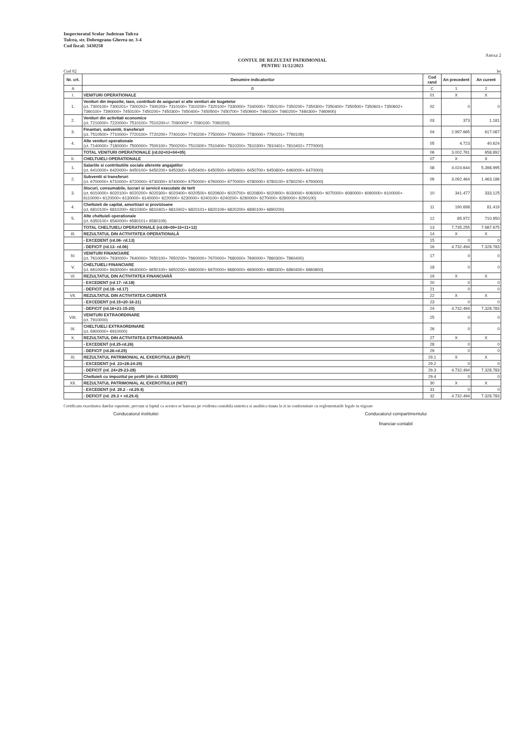Inspectoratul Scolar Judetean Tulcea
Tulcea, str. Dobrogeanu Gherea nr. 3-4
Cod fiscal: 3430258
Anexa 2
CONTUL DE REZULTAT PATRIMONIAL
PENTRU 31/12/2023
Cod 02 lei
| Nr. crt. | Denumire indicatorilor | Cod rand | An precedent | An curent |
| --- | --- | --- | --- | --- |
| A | B | C | 1 | 2 |
| I. | VENITURI OPERATIONALE | 01 | X | X |
| 1. | Venituri din impozite, taxe, contributi de asigurari si alte venituri ale bugetelor (ct. 7300100+ 7300201+ 7300202+ 7300203+ 7310100+ 7310200+ 7320100+ 7330000+ 7340000+ 7350100+ 7350200+ 7350300+ 7350400+ 7350500+ 7350601+ 7350602+ 7360100+ 7390000+ 7450100+ 7450200+ 7450300+ 7450400+ 7450500+ 7450700+ 7450900+ 7460100+ 7460200+ 7460300+ 7460900) | 02 | 0 | 0 |
| 2. | Venituri din activitati economice (ct. 7210000+ 7220000+ 7510100+ 7510200+/- 7090000* + 7090100- 7090200) | 03 | 373 | 1.181 |
| 3. | Finantari, subventii, transferuri (ct. 7510500+ 7710000+ 7720100+ 7720200+ 7740100+ 7740200+ 7750000+ 7760000+ 7780000+ 7790101+ 7790109) | 04 | 2.997.665 | 617.087 |
| 4. | Alte venituri operationale (ct. 7140000+ 7180000+ 7500000+ 7500100+ 7500200+ 7510300+ 7510400+ 7810200+ 7810300+ 7810401+ 7810402+ 7770000) | 05 | 4.723 | 40.624 |
| | TOTAL VENITURI OPERATIONALE (rd.02+03+04+05) | 06 | 3.002.761 | 658.892 |
| II. | CHELTUIELI OPERATIONALE | 07 | X | X |
| 1. | Salariile si contributiile sociale aferente angajatilor (ct. 6410000+ 6420000+ 6450100+ 6450200+ 6450300+ 6450400+ 6450500+ 6450600+ 6450700+ 6450800+ 6460000+ 6470000) | 08 | 4.024.644 | 5.398.995 |
| 2. | Subventii si transferuri (ct. 6700000+ 6710000+ 6720000+ 6730000+ 6740000+ 6750000+ 6760000+ 6770000+ 6780000+ 6780100+ 6780200+ 6790000) | 09 | 3.092.464 | 1.463.186 |
| 3. | Stocuri, consumabile, lucrari si servicii executate de terti (ct. 6010000+ 6020100+ 6020200+ 6020300+ 6020400+ 6020500+ 6020600+ 6020700+ 6020800+ 6020900+ 6030000+ 6060000+ 6070000+ 6080000+ 6090000+ 6100000+ 6110000+ 6120000+ 6130000+ 6140000+ 6220000+ 6230000+ 6240100+ 6240200+ 6260000+ 6270000+ 6280000+ 6290100) | 10 | 341.477 | 333.125 |
| 4. | Cheltuieli de capital, amortizari si provizioane (ct. 6810100+ 6810200+ 6810300+ 6810401+ 6810402+ 6820101+ 6820109+ 6820200+ 6890100+ 6890200) | 11 | 190.698 | 81.419 |
| 5. | Alte cheltuieli operationale (ct. 6350100+ 6540000+ 6580101+ 6580109) | 12 | 85.972 | 710.950 |
| | TOTAL CHELTUIELI OPERATIONALE (rd.08+09+10+11+12) | 13 | 7.735.255 | 7.987.675 |
| III. | REZULTATUL DIN ACTIVITATEA OPERATIONALĂ | 14 | X | X |
| | - EXCEDENT (rd.06- rd.13) | 15 | 0 | 0 |
| | - DEFICIT (rd.13- rd.06) | 16 | 4.732.494 | 7.328.783 |
| IV. | VENITURI FINANCIARE (ct. 7610000+ 7630000+ 7640000+ 7650100+ 7650200+ 7660000+ 7670000+ 7680000+ 7690000+ 7860300+ 7860400) | 17 | 0 | 0 |
| V. | CHELTUIELI FINANCIARE (ct. 6610000+ 6630000+ 6640000+ 6650100+ 6650200+ 6660000+ 6670000+ 6680000+ 6690000+ 6860300+ 6860400+ 6860800) | 18 | 0 | 0 |
| VI. | REZULTATUL DIN ACTIVITATEA FINANCIARĂ | 19 | X | X |
| | - EXCEDENT (rd.17- rd.18) | 20 | 0 | 0 |
| | - DEFICIT (rd.18- rd.17) | 21 | 0 | 0 |
| VII. | REZULTATUL DIN ACTIVITATEA CURENTĂ | 22 | X | X |
| | - EXCEDENT (rd.15+20-16-21) | 23 | 0 | 0 |
| | - DEFICIT (rd.16+21-15-20) | 24 | 4.732.494 | 7.328.783 |
| VIII. | VENITURI EXTRAORDINARE (ct. 7910000) | 25 | 0 | 0 |
| IX. | CHELTUIELI EXTRAORDINARE (ct. 6900000+ 6910000) | 26 | 0 | 0 |
| X. | REZULTATUL DIN ACTIVITATEA EXTRAORDINARĂ | 27 | X | X |
| | - EXCEDENT (rd.25-rd.26) | 28 | 0 | 0 |
| | - DEFICIT (rd.26-rd.25) | 29 | 0 | 0 |
| XI. | REZULTATUL PATRIMONIAL AL EXERCITIULUI (BRUT) | 29.1 | X | X |
| | - EXCEDENT (rd. 23+28-24-29) | 29.2 | 0 | 0 |
| | - DEFICIT (rd. 24+29-23-28) | 29.3 | 4.732.494 | 7.328.783 |
| | Cheltuieli cu impozitul pe profit (din ct. 6350200) | 29.4 | 0 | 0 |
| XII. | REZULTATUL PATRIMONIAL AL EXERCITIULUI (NET) | 30 | X | X |
| | - EXCEDENT (rd. 29.2 - rd.29.4) | 31 | 0 | 0 |
| | - DEFICIT (rd. 29.3 + rd.29.4) | 32 | 4.732.494 | 7.328.783 |
Certificam exactitatea datelor raportate, precum si faptul ca acestea se bazeaza pe evidenta contabila sintetica si analitica tinuta la zi in conformitate cu reglementarile legale in vigoare
Conducatorul institutiei Conducatorul compartimentului
financiar-contabil